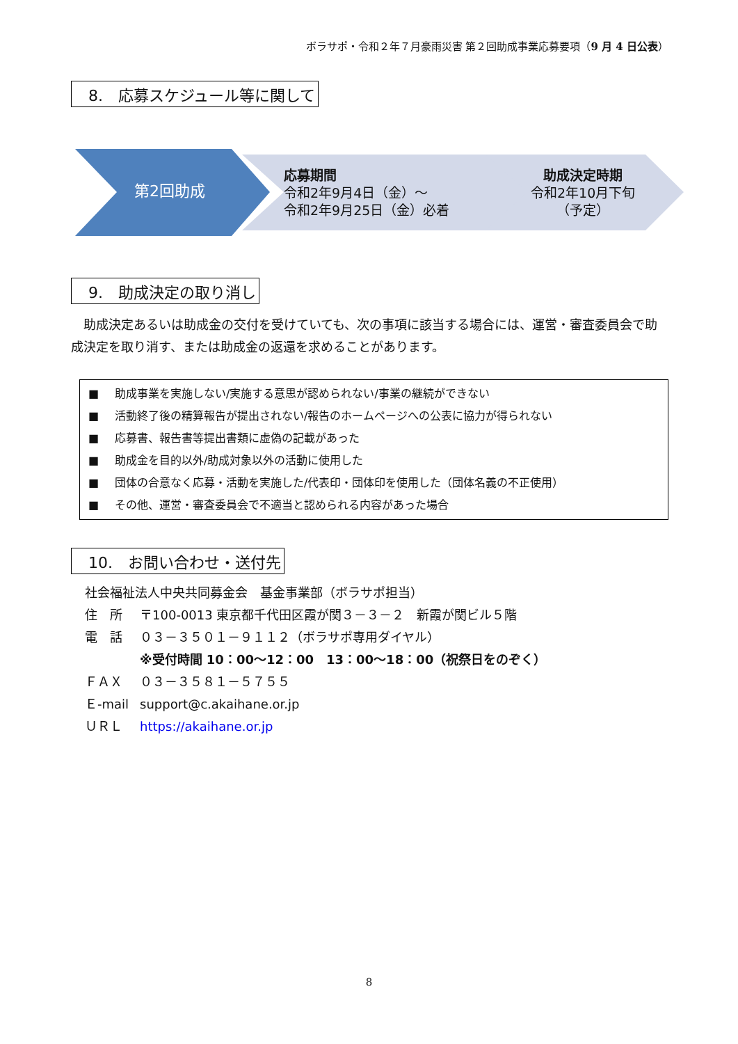ボラサポ・令和２年７月豪雨災害 第２回助成事業応募要項（9 月 4 日公表）
8.　応募スケジュール等に関して
第2回助成
応募期間
令和2年9月4日（金）～
令和2年9月25日（金）必着
助成決定時期
令和2年10月下旬
（予定）
9.　助成決定の取り消し
助成決定あるいは助成金の交付を受けていても、次の事項に該当する場合には、運営・審査委員会で助成決定を取り消す、または助成金の返還を求めることがあります。
■ 助成事業を実施しない/実施する意思が認められない/事業の継続ができない
■ 活動終了後の精算報告が提出されない/報告のホームページへの公表に協力が得られない
■ 応募書、報告書等提出書類に虚偽の記載があった
■ 助成金を目的以外/助成対象以外の活動に使用した
■ 団体の合意なく応募・活動を実施した/代表印・団体印を使用した（団体名義の不正使用）
■ その他、運営・審査委員会で不適当と認められる内容があった場合
10.　お問い合わせ・送付先
| 社会福祉法人中央共同募金会 基金事業部（ボラサポ担当） | |
| 住 所 | 〒100-0013 東京都千代田区霞が関３－３－２ 新霞が関ビル５階 |
| 電 話 | ０３－３５０１－９１１２（ボラサポ専用ダイヤル） |
| | ※受付時間 10：00～12：00 13：00～18：00（祝祭日をのぞく） |
| ＦＡＸ | ０３－３５８１－５７５５ |
| Ｅ-mail | support@c.akaihane.or.jp |
| ＵＲＬ | https://akaihane.or.jp |
8